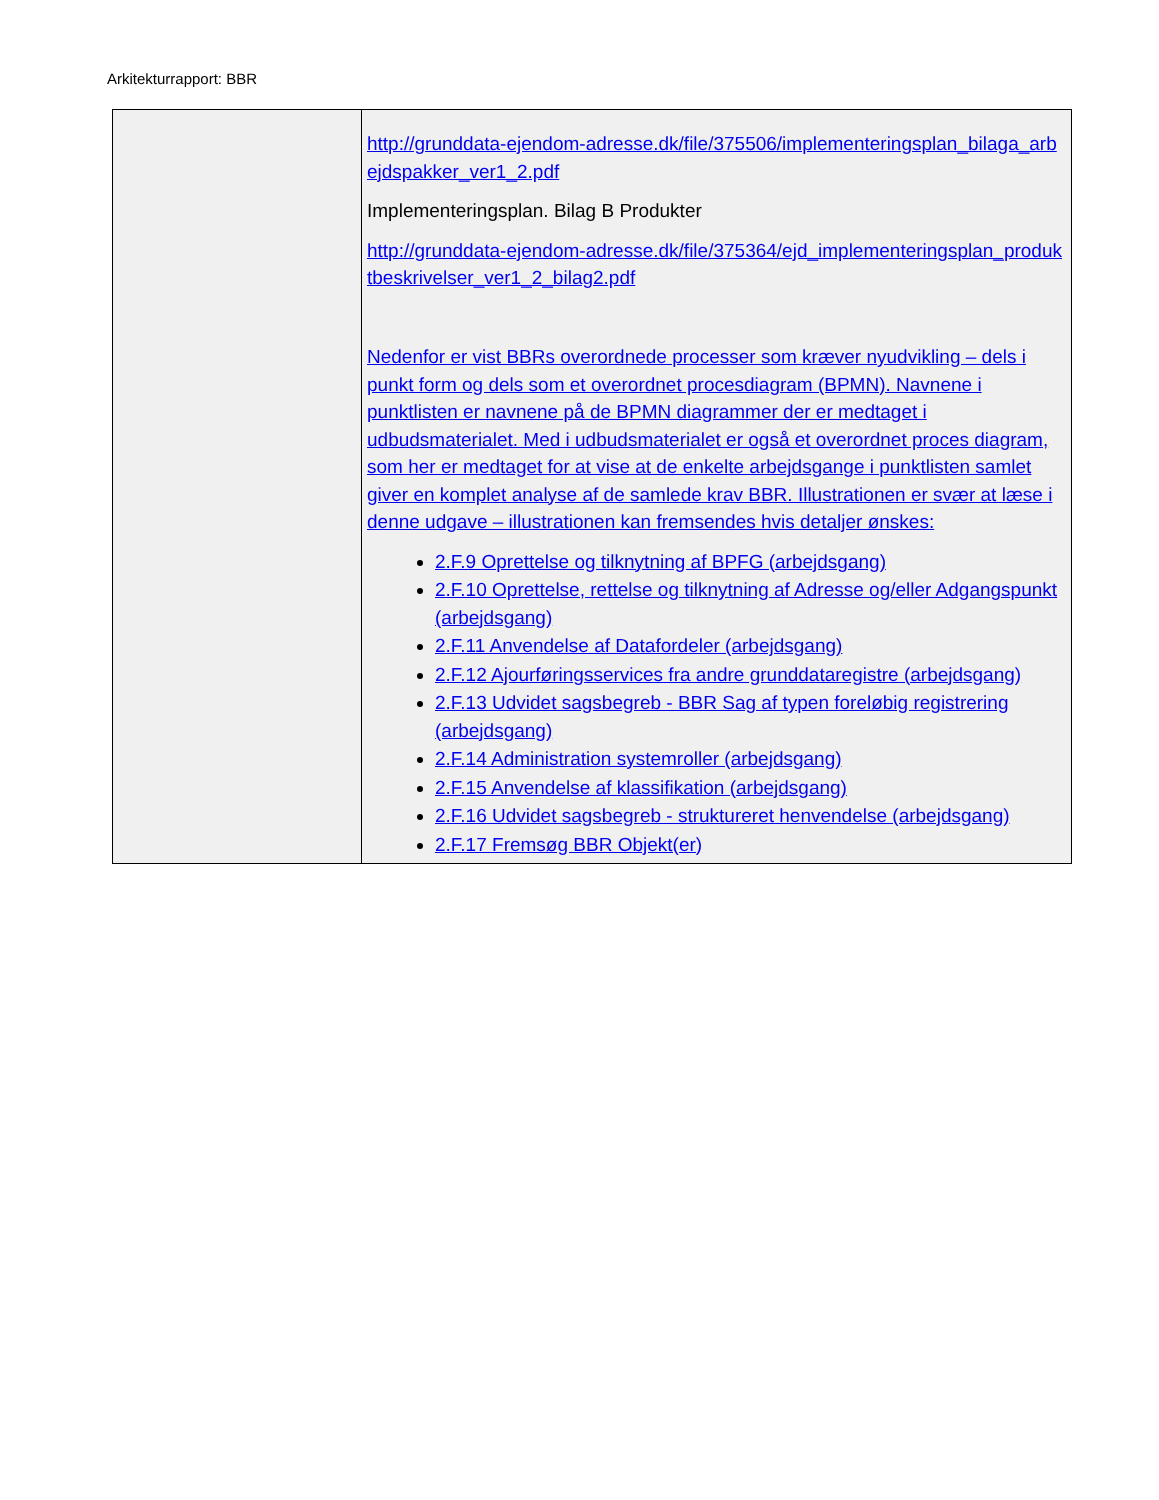Arkitekturrapport: BBR
| | http://grunddata-ejendom-adresse.dk/file/375506/implementeringsplan_bilaga_arbejdspakker_ver1_2.pdf Implementeringsplan. Bilag B Produkter http://grunddata-ejendom-adresse.dk/file/375364/ejd_implementeringsplan_produktbeskrivelser_ver1_2_bilag2.pdf Nedenfor er vist BBRs overordnede processer som kræver nyudvikling – dels i punkt form og dels som et overordnet procesdiagram (BPMN). Navnene i punktlisten er navnene på de BPMN diagrammer der er medtaget i udbudsmaterialet. Med i udbudsmaterialet er også et overordnet proces diagram, som her er medtaget for at vise at de enkelte arbejdsgange i punktlisten samlet giver en komplet analyse af de samlede krav BBR. Illustrationen er svær at læse i denne udgave – illustrationen kan fremsendes hvis detaljer ønskes: 2.F.9 Oprettelse og tilknytning af BPFG (arbejdsgang) 2.F.10 Oprettelse, rettelse og tilknytning af Adresse og/eller Adgangspunkt (arbejdsgang) 2.F.11 Anvendelse af Datafordeler (arbejdsgang) 2.F.12 Ajourføringsservices fra andre grunddataregistre (arbejdsgang) 2.F.13 Udvidet sagsbegreb - BBR Sag af typen foreløbig registrering (arbejdsgang) 2.F.14 Administration systemroller (arbejdsgang) 2.F.15 Anvendelse af klassifikation (arbejdsgang) 2.F.16 Udvidet sagsbegreb - struktureret henvendelse (arbejdsgang) 2.F.17 Fremsøg BBR Objekt(er) |